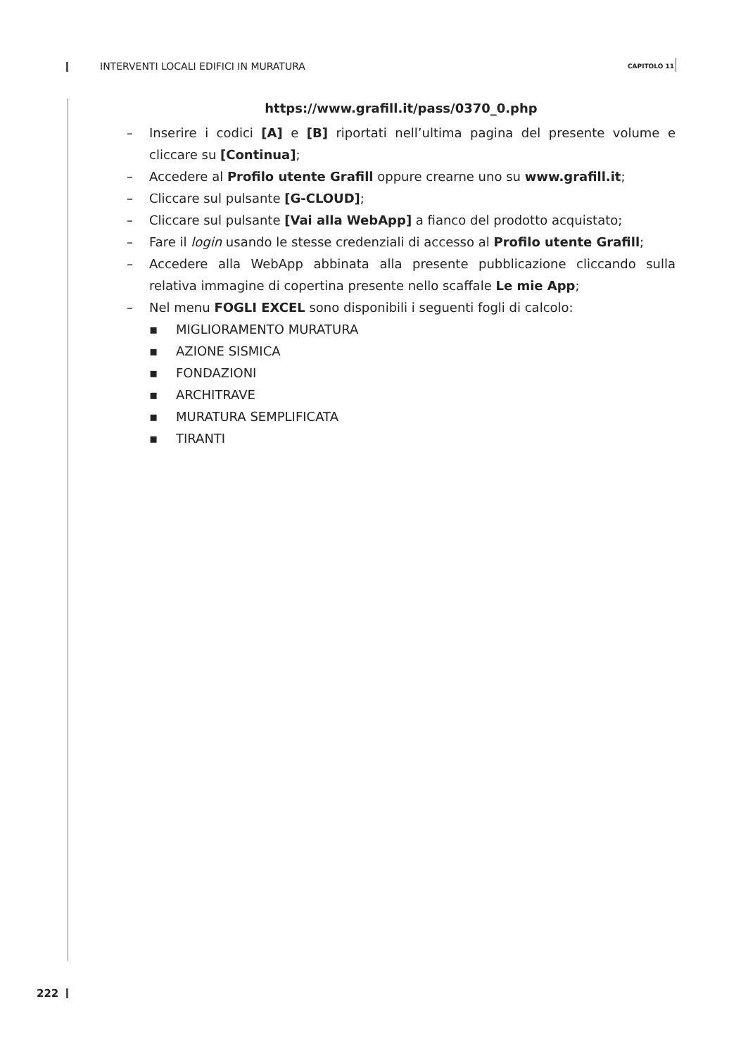INTERVENTI LOCALI EDIFICI IN MURATURA CAPITOLO 11
https://www.grafill.it/pass/0370_0.php
– Inserire i codici [A] e [B] riportati nell’ultima pagina del presente volume e cliccare su [Continua];
– Accedere al Profilo utente Grafill oppure crearne uno su www.grafill.it;
– Cliccare sul pulsante [G-CLOUD];
– Cliccare sul pulsante [Vai alla WebApp] a fianco del prodotto acquistato;
– Fare il login usando le stesse credenziali di accesso al Profilo utente Grafill;
– Accedere alla WebApp abbinata alla presente pubblicazione cliccando sulla relativa immagine di copertina presente nello scaffale Le mie App;
– Nel menu FOGLI EXCEL sono disponibili i seguenti fogli di calcolo:
▪ MIGLIORAMENTO MURATURA
▪ AZIONE SISMICA
▪ FONDAZIONI
▪ ARCHITRAVE
▪ MURATURA SEMPLIFICATA
▪ TIRANTI
222